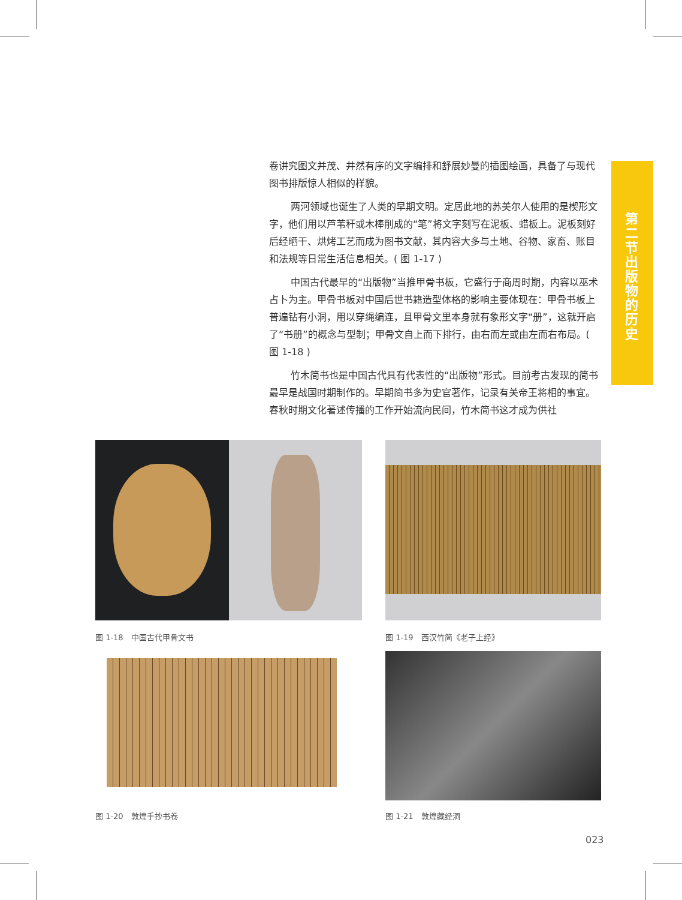卷讲究图文并茂、井然有序的文字编排和舒展妙曼的插图绘画，具备了与现代图书排版惊人相似的样貌。
两河领域也诞生了人类的早期文明。定居此地的苏美尔人使用的是楔形文字，他们用以芦苇秆或木棒削成的“笔”将文字刻写在泥板、蜡板上。泥板刻好后经晒干、烘烤工艺而成为图书文献，其内容大多与土地、谷物、家畜、账目和法规等日常生活信息相关。( 图 1-17 )
中国古代最早的“出版物”当推甲骨书板，它盛行于商周时期，内容以巫术占卜为主。甲骨书板对中国后世书籍造型体格的影响主要体现在：甲骨书板上普遍钻有小洞，用以穿绳编连，且甲骨文里本身就有象形文字“册”，这就开启了“书册”的概念与型制；甲骨文自上而下排行，由右而左或由左而右布局。( 图 1-18 )
竹木简书也是中国古代具有代表性的“出版物”形式。目前考古发现的简书最早是战国时期制作的。早期简书多为史官著作，记录有关帝王将相的事宜。春秋时期文化著述传播的工作开始流向民间，竹木简书这才成为供社
第二节 出版物的历史
图 1-18　中国古代甲骨文书 图 1-19　西汉竹简《老子上经》
图 1-20　敦煌手抄书卷 图 1-21　敦煌藏经洞
023